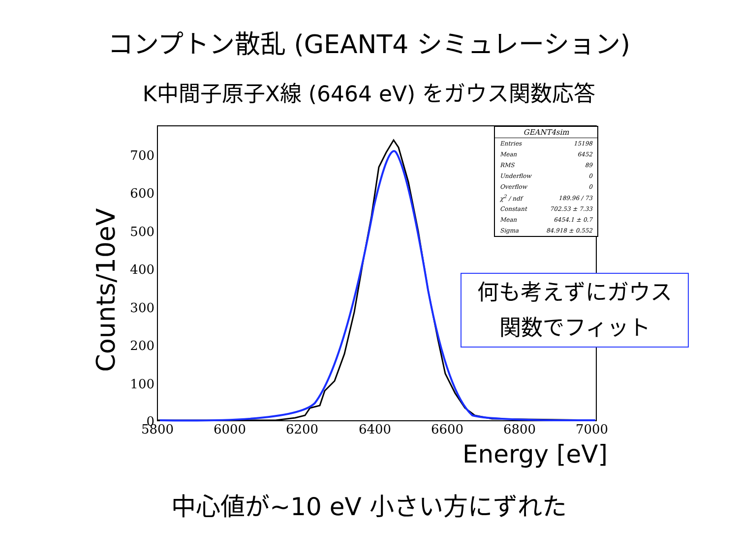コンプトン散乱 (GEANT4 シミュレーション)
K中間子原子X線 (6464 eV) をガウス関数応答
0
100
200
300
400
500
600
700
5800
6000
6200
6400
6600
6800
7000
Counts/10eV
GEANT4sim
| Entries | 15198 |
| Mean | 6452 |
| RMS | 89 |
| Underflow | 0 |
| Overflow | 0 |
| χ<sup>2</sup> / ndf | 189.96 / 73 |
| Constant | 702.53 ± 7.33 |
| Mean | 6454.1 ± 0.7 |
| Sigma | 84.918 ± 0.552 |
何も考えずにガウス
関数でフィット
Energy [eV]
中心値が~10 eV 小さい方にずれた